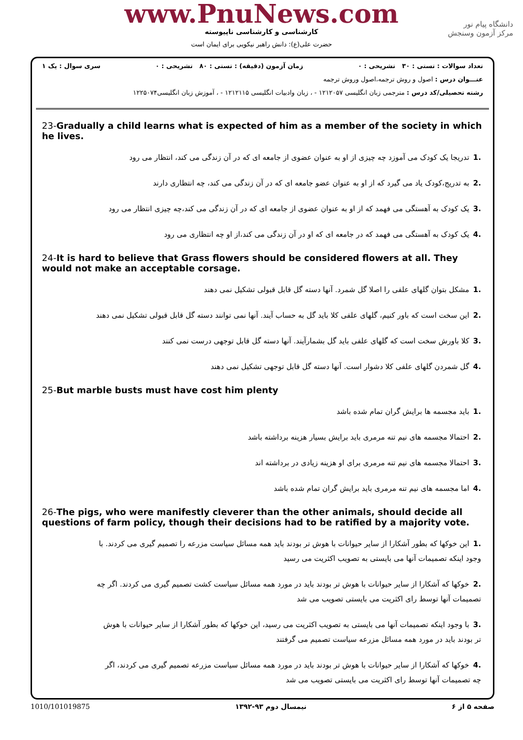www.PnuNews.com
کارشناسی و کارشناسی ناپیوسته
حضرت علی(ع): دانش راهبر نیکویی برای ایمان است
دانشگاه پیام نور
مرکز آزمون وسنجش
تعداد سوالات : تستی : ۳۰ تشریحی : ۰ زمان آزمون (دقیقه) : تستی : ۸۰ تشریحی : ۰ سری سوال : یک ۱
عنـــوان درس : اصول و روش ترجمه،اصول وروش ترجمه
رشته تحصیلی/کد درس : مترجمی زبان انگلیسی ۱۲۱۲۰۵۷ - ، زبان وادبیات انگلیسی ۱۲۱۲۱۱۵ - ، آموزش زبان انگلیسی۱۲۲۵۰۷۴
23-Gradually a child learns what is expected of him as a member of the society in which he lives.
.1تدریجا یک کودک می آموزد چه چیزی از او به عنوان عضوی از جامعه ای که در آن زندگی می کند، انتظار می رود
.2به تدریج،کودک یاد می گیرد که از او به عنوان عضو جامعه ای که در آن زندگی می کند، چه انتظاری دارند
.3یک کودک به آهستگی می فهمد که از او به عنوان عضوی از جامعه ای که در آن زندگی می کند،چه چیزی انتظار می رود
.4یک کودک به آهستگی می فهمد که در جامعه ای که او در آن زندگی می کند،از او چه انتظاری می رود
24-It is hard to believe that Grass flowers should be considered flowers at all. They would not make an acceptable corsage.
.1مشکل بتوان گلهای علفی را اصلا گل شمرد. آنها دسته گل قابل قبولی تشکیل نمی دهند
.2این سخت است که باور کنیم، گلهای علفی کلا باید گل به حساب آیند. آنها نمی توانند دسته گل قابل قبولی تشکیل نمی دهند
.3کلا باورش سخت است که گلهای علفی باید گل بشمارآیند. آنها دسته گل قابل توجهی درست نمی کنند
.4گل شمردن گلهای علفی کلا دشوار است. آنها دسته گل قابل توجهی تشکیل نمی دهند
25-But marble busts must have cost him plenty
.1باید مجسمه ها برایش گران تمام شده باشد
.2احتمالا مجسمه های نیم تنه مرمری باید برایش بسیار هزینه برداشته باشد
.3احتمالا مجسمه های نیم تنه مرمری برای او هزینه زیادی در برداشته اند
.4اما مجسمه های نیم تنه مرمری باید برایش گران تمام شده باشد
26-The pigs, who were manifestly cleverer than the other animals, should decide all questions of farm policy, though their decisions had to be ratified by a majority vote.
.1این خوکها که بطور آشکارا از سایر حیوانات با هوش تر بودند باید همه مسائل سیاست مزرعه را تصمیم گیری می کردند. با وجود اینکه تصمیمات آنها می بایستی به تصویب اکثریت می رسید
.2خوکها که آشکارا از سایر حیوانات با هوش تر بودند باید در مورد همه مسائل سیاست کشت تصمیم گیری می کردند. اگر چه تصمیمات آنها توسط رای اکثریت می بایستی تصویب می شد
.3با وجود اینکه تصمیمات آنها می بایستی به تصویب اکثریت می رسید، این خوکها که بطور آشکارا از سایر حیوانات با هوش تر بودند باید در مورد همه مسائل مزرعه سیاست تصمیم می گرفتند
.4خوکها که آشکارا از سایر حیوانات با هوش تر بودند باید در مورد همه مسائل سیاست مزرعه تصمیم گیری می کردند، اگر چه تصمیمات آنها توسط رای اکثریت می بایستی تصویب می شد
1010/101019875 نیمسال دوم ۹۳-۱۳۹۲ صفحه ۵ از ۶